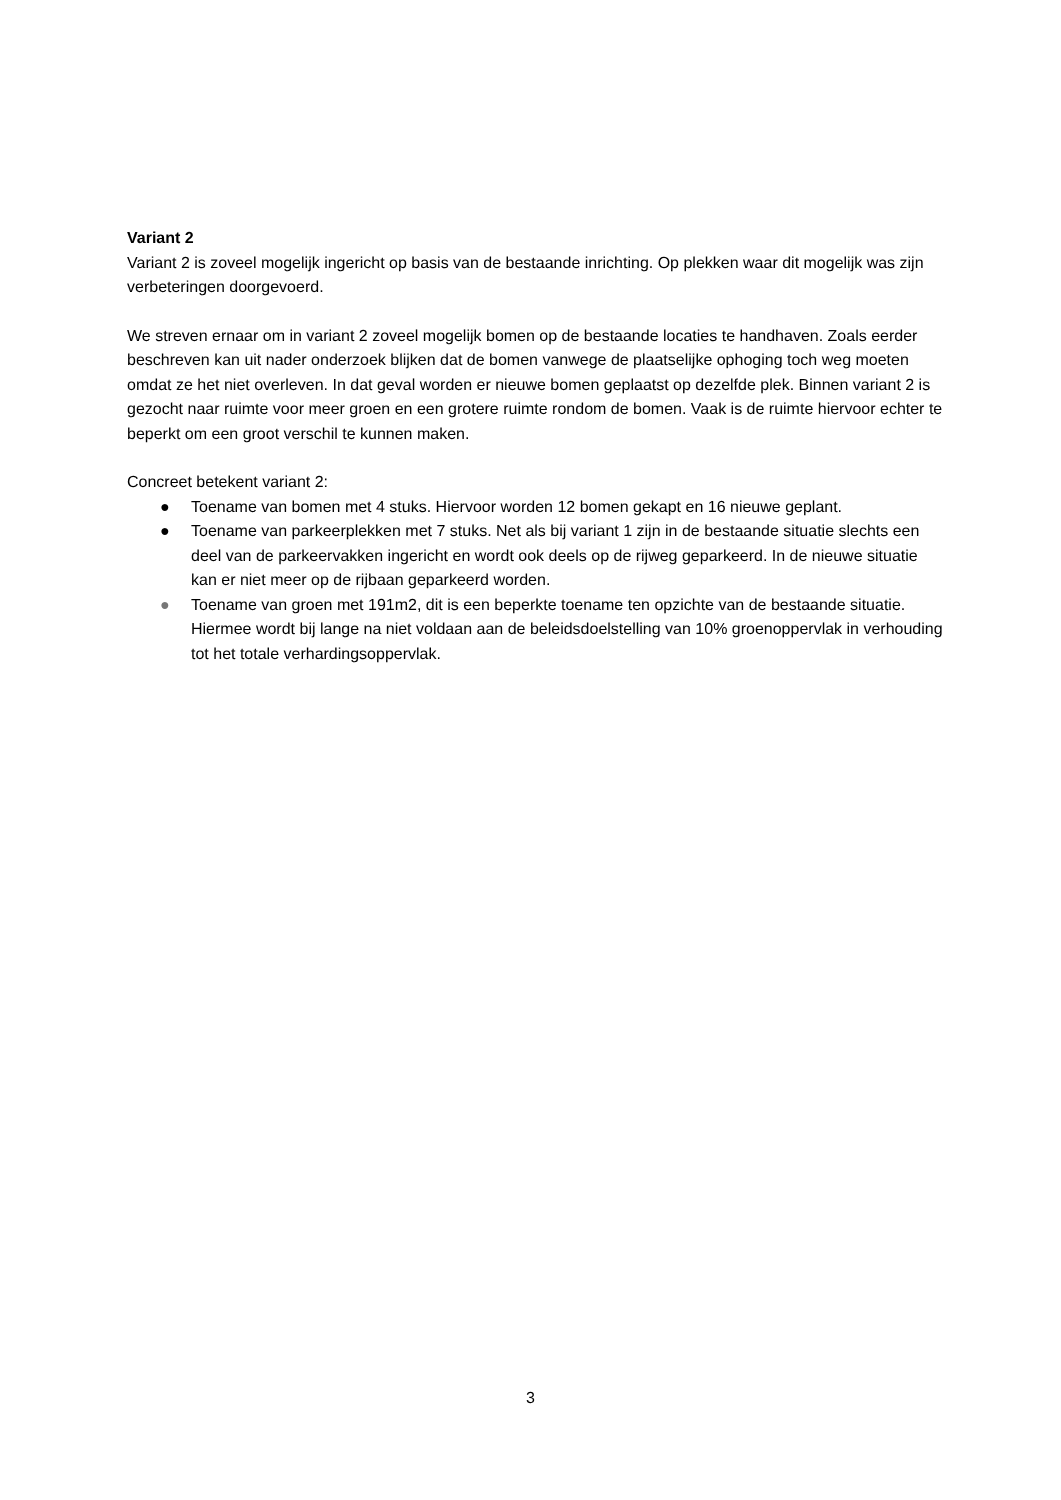Variant 2
Variant 2 is zoveel mogelijk ingericht op basis van de bestaande inrichting. Op plekken waar dit mogelijk was zijn verbeteringen doorgevoerd.
We streven ernaar om in variant 2 zoveel mogelijk bomen op de bestaande locaties te handhaven. Zoals eerder beschreven kan uit nader onderzoek blijken dat de bomen vanwege de plaatselijke ophoging toch weg moeten omdat ze het niet overleven. In dat geval worden er nieuwe bomen geplaatst op dezelfde plek. Binnen variant 2 is gezocht naar ruimte voor meer groen en een grotere ruimte rondom de bomen. Vaak is de ruimte hiervoor echter te beperkt om een groot verschil te kunnen maken.
Concreet betekent variant 2:
● Toename van bomen met 4 stuks. Hiervoor worden 12 bomen gekapt en 16 nieuwe geplant.
● Toename van parkeerplekken met 7 stuks. Net als bij variant 1 zijn in de bestaande situatie slechts een deel van de parkeervakken ingericht en wordt ook deels op de rijweg geparkeerd. In de nieuwe situatie kan er niet meer op de rijbaan geparkeerd worden.
● Toename van groen met 191m2, dit is een beperkte toename ten opzichte van de bestaande situatie. Hiermee wordt bij lange na niet voldaan aan de beleidsdoelstelling van 10% groenoppervlak in verhouding tot het totale verhardingsoppervlak.
3